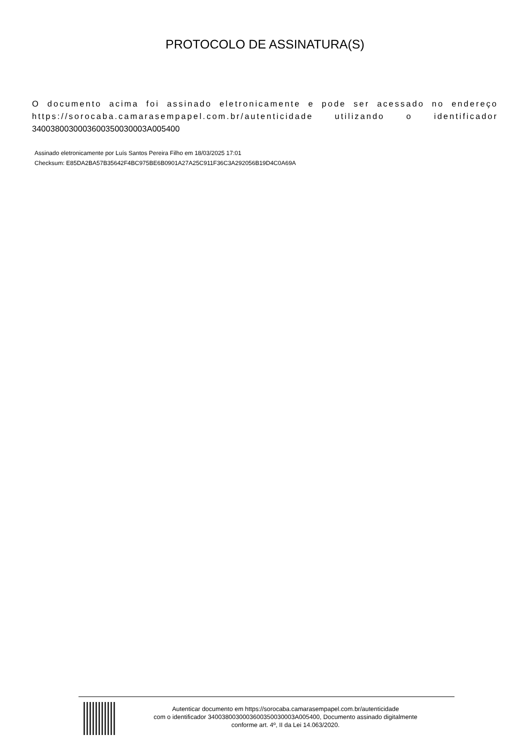PROTOCOLO DE ASSINATURA(S)
O documento acima foi assinado eletronicamente e pode ser acessado no endereço https://sorocaba.camarasempapel.com.br/autenticidade utilizando o identificador 340038003000360035003000​3A005400
Assinado eletronicamente por Luís Santos Pereira Filho em 18/03/2025 17:01
Checksum: E85DA2BA57B35642F4BC975BE6B0901A27A25C911F36C3A292056B19D4C0A69A
Autenticar documento em https://sorocaba.camarasempapel.com.br/autenticidade
com o identificador 3400380030003600350030003A005400, Documento assinado digitalmente
conforme art. 4º, II da Lei 14.063/2020.